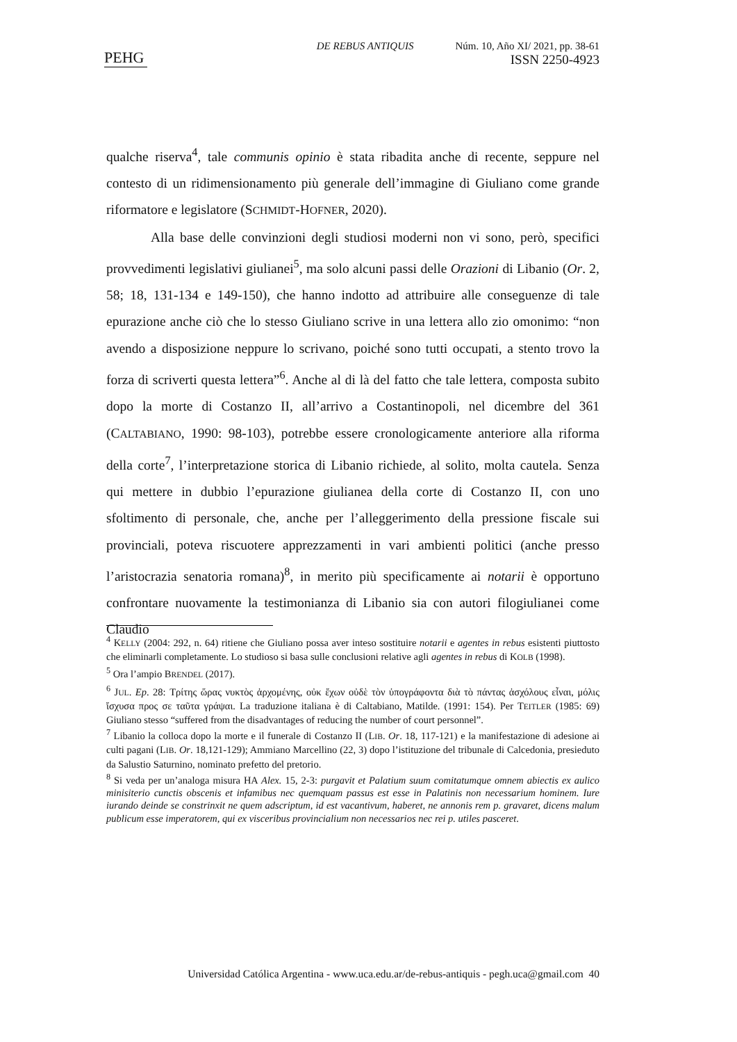PEHG
DE REBUS ANTIQUIS Núm. 10, Año XI/ 2021, pp. 38-61
ISSN 2250-4923
qualche riserva<sup>4</sup>, tale communis opinio è stata ribadita anche di recente, seppure nel contesto di un ridimensionamento più generale dell’immagine di Giuliano come grande riformatore e legislatore (SCHMIDT-HOFNER, 2020).
Alla base delle convinzioni degli studiosi moderni non vi sono, però, specifici provvedimenti legislativi giulianei<sup>5</sup>, ma solo alcuni passi delle Orazioni di Libanio (Or. 2, 58; 18, 131-134 e 149-150), che hanno indotto ad attribuire alle conseguenze di tale epurazione anche ciò che lo stesso Giuliano scrive in una lettera allo zio omonimo: “non avendo a disposizione neppure lo scrivano, poiché sono tutti occupati, a stento trovo la forza di scriverti questa lettera”<sup>6</sup>. Anche al di là del fatto che tale lettera, composta subito dopo la morte di Costanzo II, all’arrivo a Costantinopoli, nel dicembre del 361 (CALTABIANO, 1990: 98-103), potrebbe essere cronologicamente anteriore alla riforma della corte<sup>7</sup>, l’interpretazione storica di Libanio richiede, al solito, molta cautela. Senza qui mettere in dubbio l’epurazione giulianea della corte di Costanzo II, con uno sfoltimento di personale, che, anche per l’alleggerimento della pressione fiscale sui provinciali, poteva riscuotere apprezzamenti in vari ambienti politici (anche presso l’aristocrazia senatoria romana)<sup>8</sup>, in merito più specificamente ai notarii è opportuno confrontare nuovamente la testimonianza di Libanio sia con autori filogiulianei come Claudio
<sup>4</sup> KELLY (2004: 292, n. 64) ritiene che Giuliano possa aver inteso sostituire notarii e agentes in rebus esistenti piuttosto che eliminarli completamente. Lo studioso si basa sulle conclusioni relative agli agentes in rebus di KOLB (1998).
<sup>5</sup> Ora l’ampio BRENDEL (2017).
<sup>6</sup> JUL. Ep. 28: Τρίτης ὥρας νυκτὸς ἀρχομένης, οὐκ ἔχων οὐδὲ τὸν ὑπογράφοντα διὰ τὸ πάντας ἀσχόλους εἶναι, μόλις ἴσχυσα προς σε ταῦτα γράψαι. La traduzione italiana è di Caltabiano, Matilde. (1991: 154). Per TEITLER (1985: 69) Giuliano stesso “suffered from the disadvantages of reducing the number of court personnel”.
<sup>7</sup> Libanio la colloca dopo la morte e il funerale di Costanzo II (LIB. Or. 18, 117-121) e la manifestazione di adesione ai culti pagani (LIB. Or. 18,121-129); Ammiano Marcellino (22, 3) dopo l’istituzione del tribunale di Calcedonia, presieduto da Salustio Saturnino, nominato prefetto del pretorio.
<sup>8</sup> Si veda per un’analoga misura HA Alex. 15, 2-3: purgavit et Palatium suum comitatumque omnem abiectis ex aulico minisiterio cunctis obscenis et infamibus nec quemquam passus est esse in Palatinis non necessarium hominem. Iure iurando deinde se constrinxit ne quem adscriptum, id est vacantivum, haberet, ne annonis rem p. gravaret, dicens malum publicum esse imperatorem, qui ex visceribus provincialium non necessarios nec rei p. utiles pasceret.
Universidad Católica Argentina - www.uca.edu.ar/de-rebus-antiquis - pegh.uca@gmail.com 40